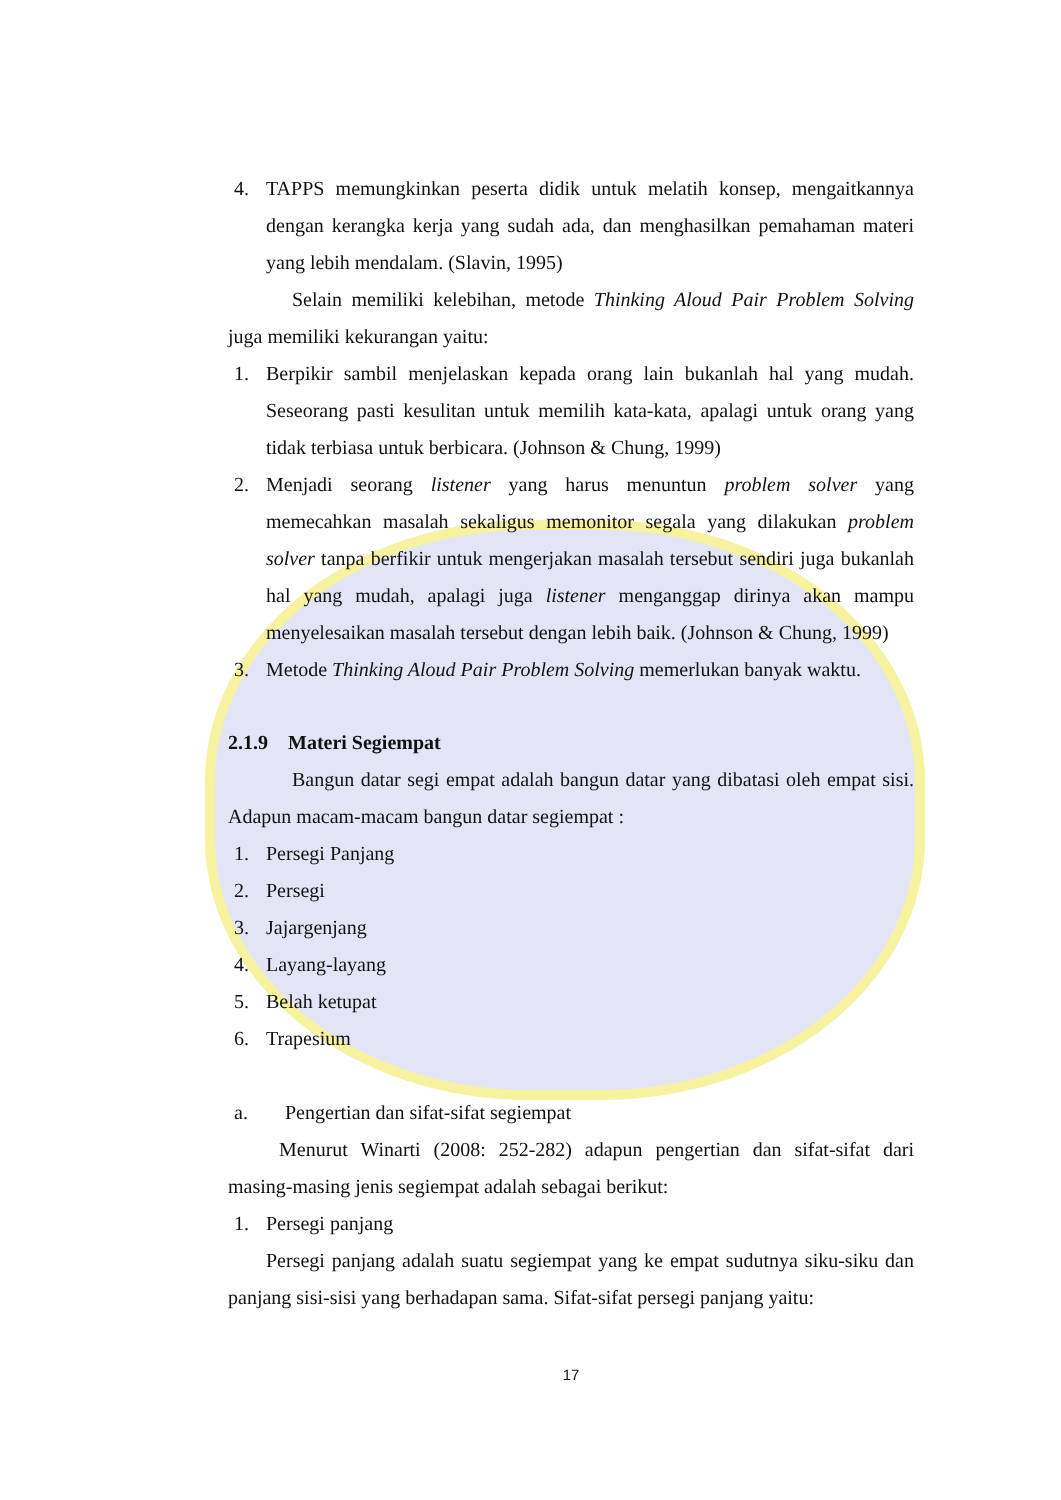4. TAPPS memungkinkan peserta didik untuk melatih konsep, mengaitkannya dengan kerangka kerja yang sudah ada, dan menghasilkan pemahaman materi yang lebih mendalam. (Slavin, 1995)
Selain memiliki kelebihan, metode Thinking Aloud Pair Problem Solving juga memiliki kekurangan yaitu:
1. Berpikir sambil menjelaskan kepada orang lain bukanlah hal yang mudah. Seseorang pasti kesulitan untuk memilih kata-kata, apalagi untuk orang yang tidak terbiasa untuk berbicara. (Johnson & Chung, 1999)
2. Menjadi seorang listener yang harus menuntun problem solver yang memecahkan masalah sekaligus memonitor segala yang dilakukan problem solver tanpa berfikir untuk mengerjakan masalah tersebut sendiri juga bukanlah hal yang mudah, apalagi juga listener menganggap dirinya akan mampu menyelesaikan masalah tersebut dengan lebih baik. (Johnson & Chung, 1999)
3. Metode Thinking Aloud Pair Problem Solving memerlukan banyak waktu.
2.1.9 Materi Segiempat
Bangun datar segi empat adalah bangun datar yang dibatasi oleh empat sisi. Adapun macam-macam bangun datar segiempat :
1. Persegi Panjang
2. Persegi
3. Jajargenjang
4. Layang-layang
5. Belah ketupat
6. Trapesium
a. Pengertian dan sifat-sifat segiempat
Menurut Winarti (2008: 252-282) adapun pengertian dan sifat-sifat dari masing-masing jenis segiempat adalah sebagai berikut:
1. Persegi panjang
Persegi panjang adalah suatu segiempat yang ke empat sudutnya siku-siku dan panjang sisi-sisi yang berhadapan sama. Sifat-sifat persegi panjang yaitu:
17